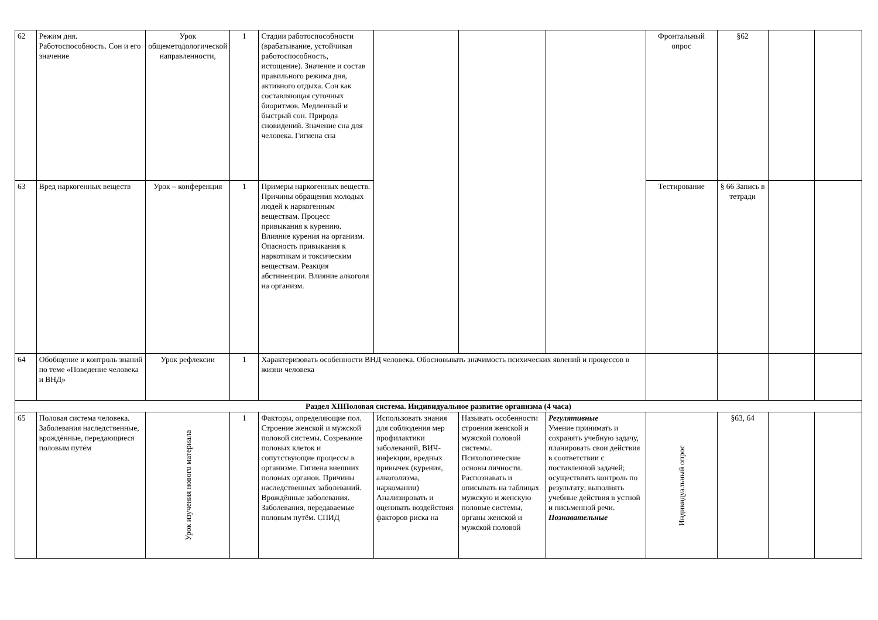| 62 | Режим дня. Работоспособность. Сон и его значение | Урок общеметодологической направленности, | 1 | Стадии работоспособности (врабатывание, устойчивая работоспособность, истощение). Значение и состав правильного режима дня, активного отдыха. Сон как составляющая суточных биоритмов. Медленный и быстрый сон. Природа сновидений. Значение сна для человека. Гигиена сна | | | | Фронтальный опрос | §62 | | |
| 63 | Вред наркогенных веществ | Урок – конференция | 1 | Примеры наркогенных веществ. Причины обращения молодых людей к наркогенным веществам. Процесс привыкания к курению. Влияние курения на организм. Опасность привыкания к наркотикам и токсическим веществам. Реакция абстиненции. Влияние алкоголя на организм. | | | | Тестирование | § 66 Запись в тетради | | |
| 64 | Обобщение и контроль знаний по теме «Поведение человека и ВНД» | Урок рефлексии | 1 | Характеризовать особенности ВНД человека. Обосновывать значимость психических явлений и процессов в жизни человека | | | | | | | |
| Раздел XIIПоловая система. Индивидуальное развитие организма (4 часа) | | | | | | | | | | | |
| 65 | Половая система человека. Заболевания наследственные, врождённые, передающиеся половым путём | Урок изучения нового материала | 1 | Факторы, определяющие пол. Строение женской и мужской половой системы. Созревание половых клеток и сопутствующие процессы в организме. Гигиена внешних половых органов. Причины наследственных заболеваний. Врождённые заболевания. Заболевания, передаваемые половым путём. СПИД | Использовать знания для соблюдения мер профилактики заболеваний, ВИЧ-инфекции, вредных привычек (курения, алкоголизма, наркомании) Анализировать и оценивать воздействия факторов риска на | Называть особенности строения женской и мужской половой системы. Психологические основы личности. Распознавать и описывать на таблицах мужскую и женскую половые системы, органы женской и мужской половой | Регулятивные Умение принимать и сохранять учебную задачу, планировать свои действия в соответствии с поставленной задачей; осуществлять контроль по результату; выполнять учебные действия в устной и письменной речи. Познавательные | Индивидуальный опрос | §63, 64 | | |